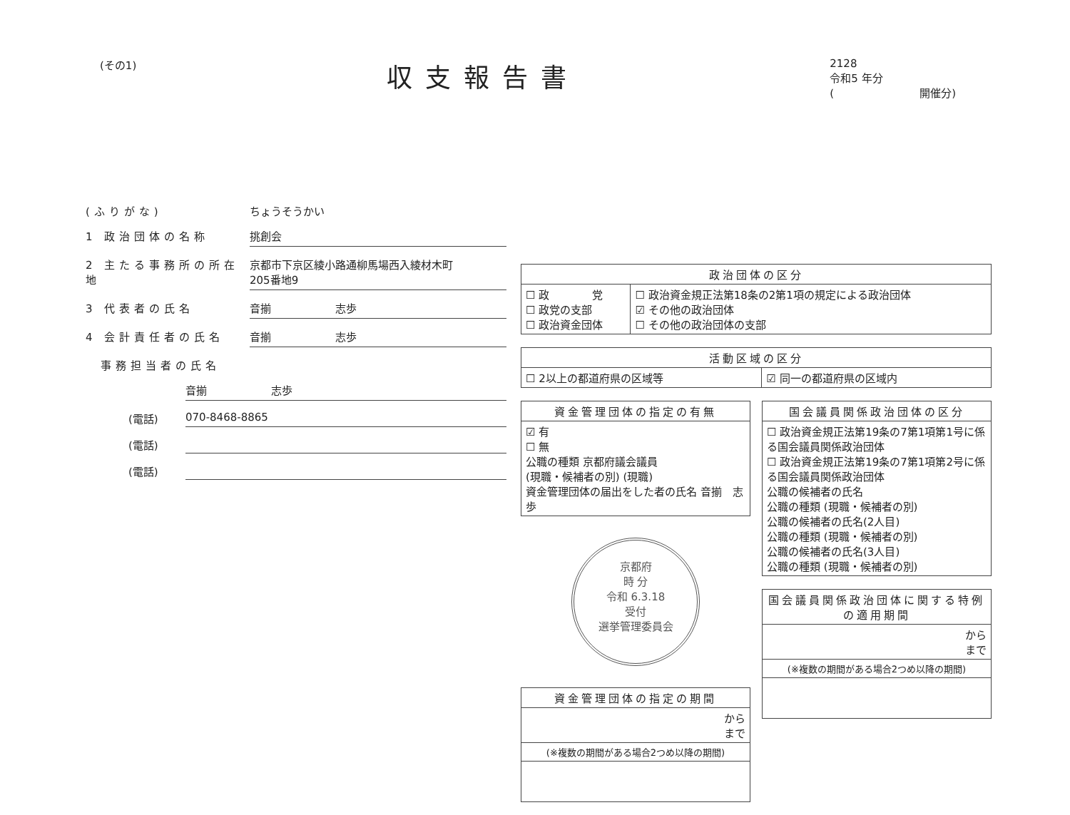(その1)
収支報告書
2128
令和5 年分
(　　　　　　　　開催分)
(ふりがな) ちょうそうかい
1 政治団体の名称 挑創会
2 主たる事務所の所在地 京都市下京区綾小路通柳馬場西入綾材木町
205番地9
3 代表者の氏名 音揃　　　　　　志歩
4 会計責任者の氏名 音揃　　　　　　志歩
　事務担当者の氏名
音揃　　　　　　志歩
(電話) 070-8468-8865
(電話)
(電話)
| 政治団体の区分 | |
| --- | --- |
| ☐ 政 党 ☐ 政党の支部 ☐ 政治資金団体 | ☐ 政治資金規正法第18条の2第1項の規定による政治団体 ☑ その他の政治団体 ☐ その他の政治団体の支部 |
| 活動区域の区分 | |
| --- | --- |
| ☐ 2以上の都道府県の区域等 | ☑ 同一の都道府県の区域内 |
| 資金管理団体の指定の有無 |
| --- |
| ☑ 有 ☐ 無 公職の種類 京都府議会議員 (現職・候補者の別) (現職) 資金管理団体の届出をした者の氏名 音揃 志歩 |
京都府
時 分
令和 6.3.18
受付
選挙管理委員会
| 資金管理団体の指定の期間 |
| --- |
| から まで |
| (※複数の期間がある場合2つめ以降の期間) |
| 国会議員関係政治団体の区分 |
| --- |
| ☐ 政治資金規正法第19条の7第1項第1号に係る国会議員関係政治団体 ☐ 政治資金規正法第19条の7第1項第2号に係る国会議員関係政治団体 公職の候補者の氏名 公職の種類 (現職・候補者の別) 公職の候補者の氏名(2人目) 公職の種類 (現職・候補者の別) 公職の候補者の氏名(3人目) 公職の種類 (現職・候補者の別) |
| 国会議員関係政治団体に関する特例の適用期間 |
| --- |
| から まで |
| (※複数の期間がある場合2つめ以降の期間) |